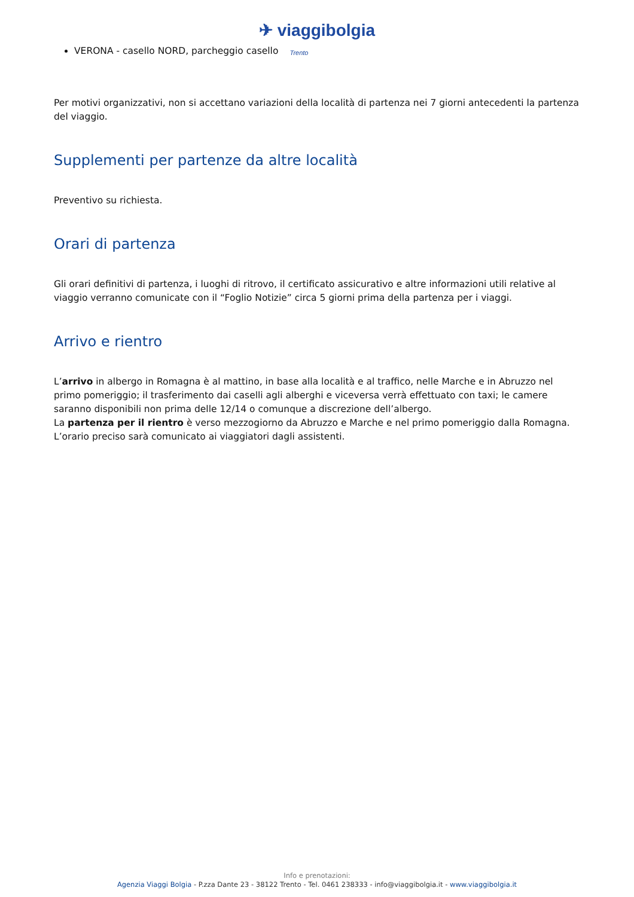✈ viaggibolgia
Trento
VERONA - casello NORD, parcheggio casello
Per motivi organizzativi, non si accettano variazioni della località di partenza nei 7 giorni antecedenti la partenza del viaggio.
Supplementi per partenze da altre località
Preventivo su richiesta.
Orari di partenza
Gli orari definitivi di partenza, i luoghi di ritrovo, il certificato assicurativo e altre informazioni utili relative al viaggio verranno comunicate con il “Foglio Notizie” circa 5 giorni prima della partenza per i viaggi.
Arrivo e rientro
L’arrivo in albergo in Romagna è al mattino, in base alla località e al traffico, nelle Marche e in Abruzzo nel primo pomeriggio; il trasferimento dai caselli agli alberghi e viceversa verrà effettuato con taxi; le camere saranno disponibili non prima delle 12/14 o comunque a discrezione dell’albergo.
La partenza per il rientro è verso mezzogiorno da Abruzzo e Marche e nel primo pomeriggio dalla Romagna. L’orario preciso sarà comunicato ai viaggiatori dagli assistenti.
Info e prenotazioni:
Agenzia Viaggi Bolgia - P.zza Dante 23 - 38122 Trento - Tel. 0461 238333 - info@viaggibolgia.it - www.viaggibolgia.it